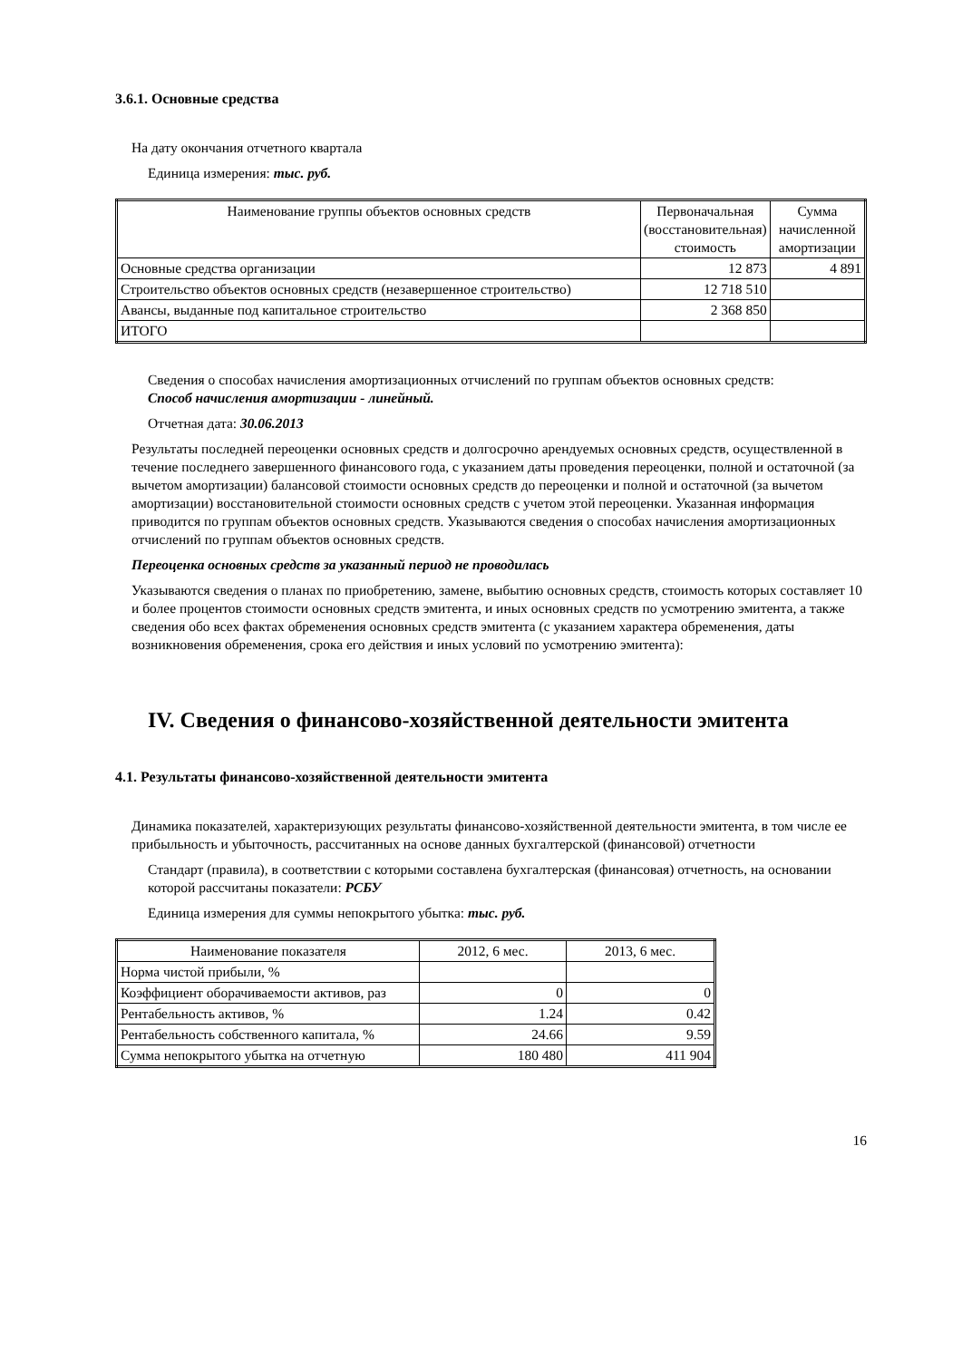3.6.1. Основные средства
На дату окончания отчетного квартала
Единица измерения: тыс. руб.
| Наименование группы объектов основных средств | Первоначальная (восстановительная) стоимость | Сумма начисленной амортизации |
| --- | --- | --- |
| Основные средства организации | 12 873 | 4 891 |
| Строительство объектов основных средств (незавершенное строительство) | 12 718 510 | |
| Авансы, выданные под капитальное строительство | 2 368 850 | |
| ИТОГО | | |
Сведения о способах начисления амортизационных отчислений по группам объектов основных средств:
Способ начисления амортизации - линейный.
Отчетная дата: 30.06.2013
Результаты последней переоценки основных средств и долгосрочно арендуемых основных средств, осуществленной в течение последнего завершенного финансового года, с указанием даты проведения переоценки, полной и остаточной (за вычетом амортизации) балансовой стоимости основных средств до переоценки и полной и остаточной (за вычетом амортизации) восстановительной стоимости основных средств с учетом этой переоценки. Указанная информация приводится по группам объектов основных средств. Указываются сведения о способах начисления амортизационных отчислений по группам объектов основных средств.
Переоценка основных средств за указанный период не проводилась
Указываются сведения о планах по приобретению, замене, выбытию основных средств, стоимость которых составляет 10 и более процентов стоимости основных средств эмитента, и иных основных средств по усмотрению эмитента, а также сведения обо всех фактах обременения основных средств эмитента (с указанием характера обременения, даты возникновения обременения, срока его действия и иных условий по усмотрению эмитента):
IV. Сведения о финансово-хозяйственной деятельности эмитента
4.1. Результаты финансово-хозяйственной деятельности эмитента
Динамика показателей, характеризующих результаты финансово-хозяйственной деятельности эмитента, в том числе ее прибыльность и убыточность, рассчитанных на основе данных бухгалтерской (финансовой) отчетности
Стандарт (правила), в соответствии с которыми составлена бухгалтерская (финансовая) отчетность, на основании которой рассчитаны показатели: РСБУ
Единица измерения для суммы непокрытого убытка: тыс. руб.
| Наименование показателя | 2012, 6 мес. | 2013, 6 мес. |
| --- | --- | --- |
| Норма чистой прибыли, % | | |
| Коэффициент оборачиваемости активов, раз | 0 | 0 |
| Рентабельность активов, % | 1.24 | 0.42 |
| Рентабельность собственного капитала, % | 24.66 | 9.59 |
| Сумма непокрытого убытка на отчетную | 180 480 | 411 904 |
16